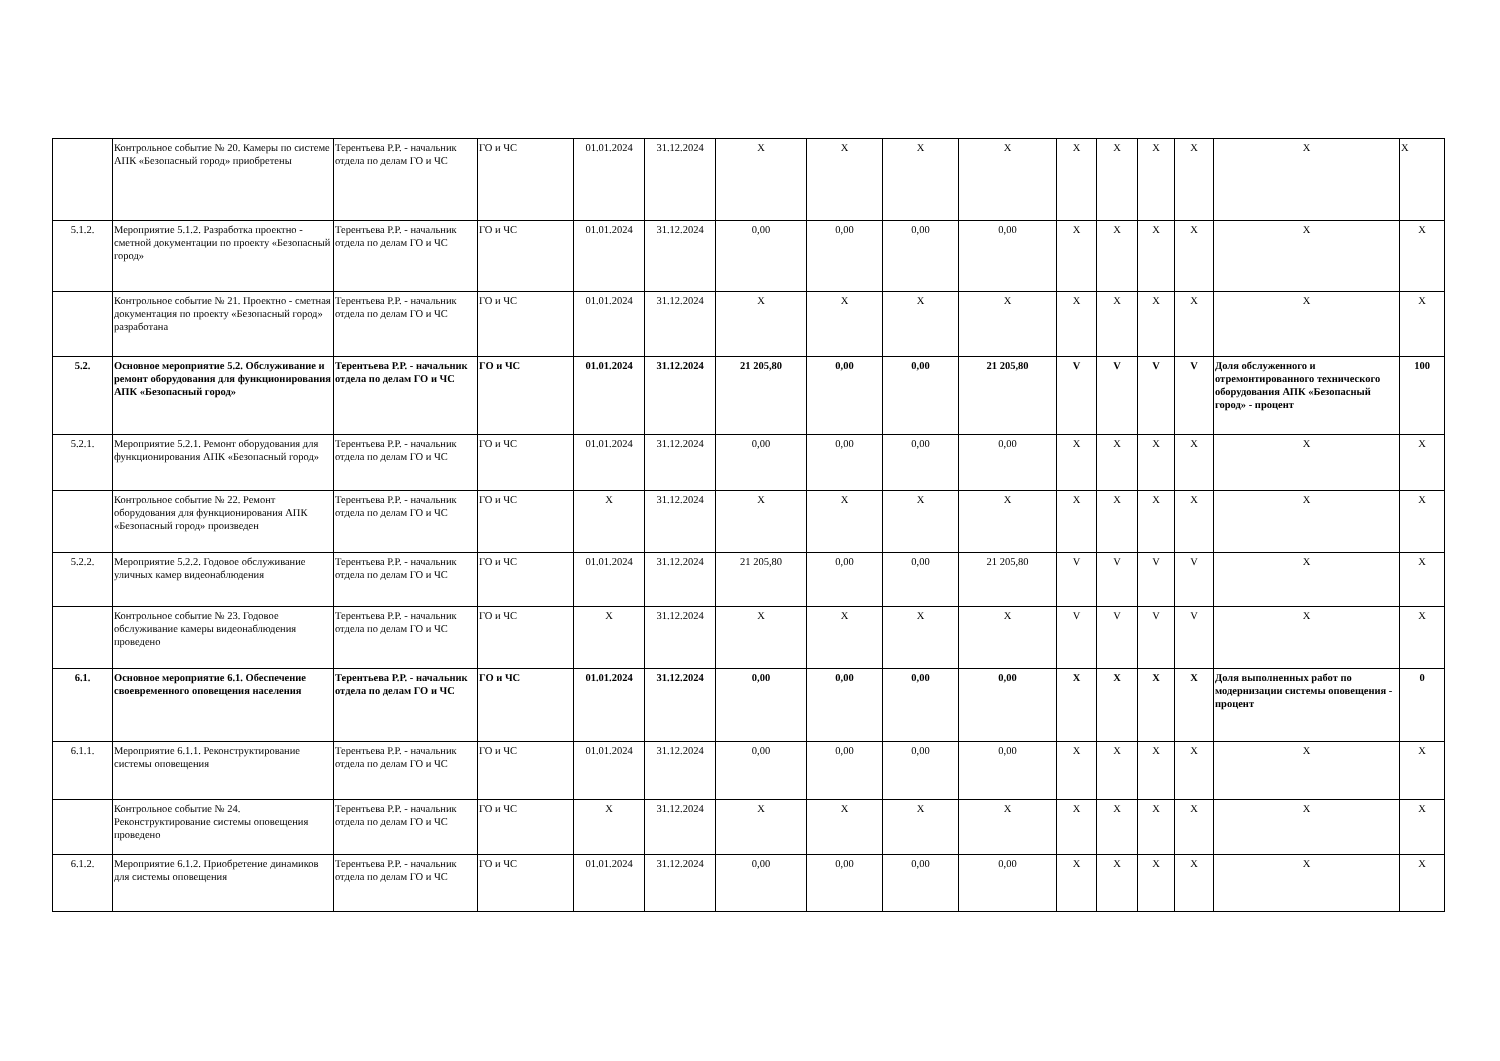| | Контрольное событие № 20. Камеры по системе АПК «Безопасный город» приобретены | Терентьева Р.Р. - начальник отдела по делам ГО и ЧС | ГО и ЧС | 01.01.2024 | 31.12.2024 | X | X | X | X | X | X | X | X | X | X |
| 5.1.2. | Мероприятие 5.1.2. Разработка проектно - сметной документации по проекту «Безопасный город» | Терентьева Р.Р. - начальник отдела по делам ГО и ЧС | ГО и ЧС | 01.01.2024 | 31.12.2024 | 0,00 | 0,00 | 0,00 | 0,00 | X | X | X | X | X | X |
| | Контрольное событие № 21. Проектно - сметная документация по проекту «Безопасный город» разработана | Терентьева Р.Р. - начальник отдела по делам ГО и ЧС | ГО и ЧС | 01.01.2024 | 31.12.2024 | X | X | X | X | X | X | X | X | X | X |
| 5.2. | Основное мероприятие 5.2. Обслуживание и ремонт оборудования для функционирования АПК «Безопасный город» | Терентьева Р.Р. - начальник отдела по делам ГО и ЧС | ГО и ЧС | 01.01.2024 | 31.12.2024 | 21 205,80 | 0,00 | 0,00 | 21 205,80 | V | V | V | V | Доля обслуженного и отремонтированного технического оборудования АПК «Безопасный город» - процент | 100 |
| 5.2.1. | Мероприятие 5.2.1. Ремонт оборудования для функционирования АПК «Безопасный город» | Терентьева Р.Р. - начальник отдела по делам ГО и ЧС | ГО и ЧС | 01.01.2024 | 31.12.2024 | 0,00 | 0,00 | 0,00 | 0,00 | X | X | X | X | X | X |
| | Контрольное событие № 22. Ремонт оборудования для функционирования АПК «Безопасный город» произведен | Терентьева Р.Р. - начальник отдела по делам ГО и ЧС | ГО и ЧС | X | 31.12.2024 | X | X | X | X | X | X | X | X | X | X |
| 5.2.2. | Мероприятие 5.2.2. Годовое обслуживание уличных камер видеонаблюдения | Терентьева Р.Р. - начальник отдела по делам ГО и ЧС | ГО и ЧС | 01.01.2024 | 31.12.2024 | 21 205,80 | 0,00 | 0,00 | 21 205,80 | V | V | V | V | X | X |
| | Контрольное событие № 23. Годовое обслуживание камеры видеонаблюдения проведено | Терентьева Р.Р. - начальник отдела по делам ГО и ЧС | ГО и ЧС | X | 31.12.2024 | X | X | X | X | V | V | V | V | X | X |
| 6.1. | Основное мероприятие 6.1. Обеспечение своевременного оповещения населения | Терентьева Р.Р. - начальник отдела по делам ГО и ЧС | ГО и ЧС | 01.01.2024 | 31.12.2024 | 0,00 | 0,00 | 0,00 | 0,00 | X | X | X | X | Доля выполненных работ по модернизации системы оповещения - процент | 0 |
| 6.1.1. | Мероприятие 6.1.1. Реконструктирование системы оповещения | Терентьева Р.Р. - начальник отдела по делам ГО и ЧС | ГО и ЧС | 01.01.2024 | 31.12.2024 | 0,00 | 0,00 | 0,00 | 0,00 | X | X | X | X | X | X |
| | Контрольное событие № 24. Реконструктирование системы оповещения проведено | Терентьева Р.Р. - начальник отдела по делам ГО и ЧС | ГО и ЧС | X | 31.12.2024 | X | X | X | X | X | X | X | X | X | X |
| 6.1.2. | Мероприятие 6.1.2. Приобретение динамиков для системы оповещения | Терентьева Р.Р. - начальник отдела по делам ГО и ЧС | ГО и ЧС | 01.01.2024 | 31.12.2024 | 0,00 | 0,00 | 0,00 | 0,00 | X | X | X | X | X | X |